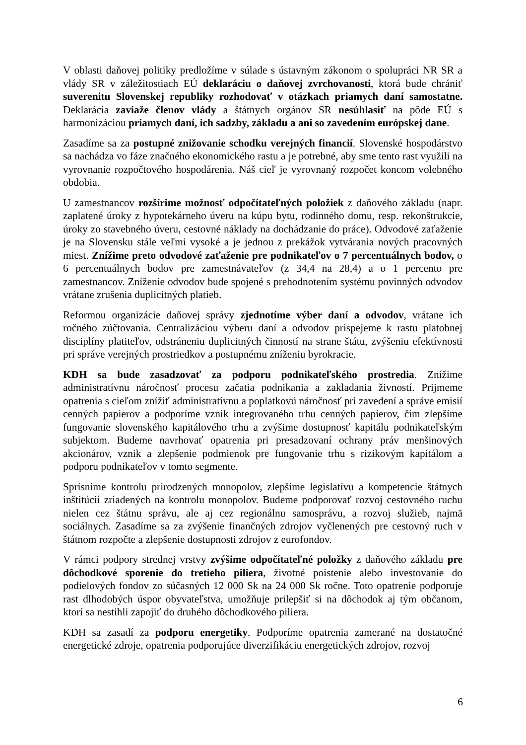V oblasti daňovej politiky predložíme v súlade s ústavným zákonom o spolupráci NR SR a vlády SR v záležitostiach EÚ deklaráciu o daňovej zvrchovanosti, ktorá bude chrániť suverenitu Slovenskej republiky rozhodovať v otázkach priamych daní samostatne. Deklarácia zaviaže členov vlády a štátnych orgánov SR nesúhlasiť na pôde EÚ s harmonizáciou priamych daní, ich sadzby, základu a ani so zavedením európskej dane.
Zasadíme sa za postupné znižovanie schodku verejných financií. Slovenské hospodárstvo sa nachádza vo fáze značného ekonomického rastu a je potrebné, aby sme tento rast využili na vyrovnanie rozpočtového hospodárenia. Náš cieľ je vyrovnaný rozpočet koncom volebného obdobia.
U zamestnancov rozšírime možnosť odpočítateľných položiek z daňového základu (napr. zaplatené úroky z hypotekárneho úveru na kúpu bytu, rodinného domu, resp. rekonštrukcie, úroky zo stavebného úveru, cestovné náklady na dochádzanie do práce). Odvodové zaťaženie je na Slovensku stále veľmi vysoké a je jednou z prekážok vytvárania nových pracovných miest. Znížime preto odvodové zaťaženie pre podnikateľov o 7 percentuálnych bodov, o 6 percentuálnych bodov pre zamestnávateľov (z 34,4 na 28,4) a o 1 percento pre zamestnancov. Zníženie odvodov bude spojené s prehodnotením systému povinných odvodov vrátane zrušenia duplicitných platieb.
Reformou organizácie daňovej správy zjednotíme výber daní a odvodov, vrátane ich ročného zúčtovania. Centralizáciou výberu daní a odvodov prispejeme k rastu platobnej disciplíny platiteľov, odstráneniu duplicitných činností na strane štátu, zvýšeniu efektívnosti pri správe verejných prostriedkov a postupnému zníženiu byrokracie.
KDH sa bude zasadzovať za podporu podnikateľského prostredia. Znížime administratívnu náročnosť procesu začatia podnikania a zakladania živností. Prijmeme opatrenia s cieľom znížiť administratívnu a poplatkovú náročnosť pri zavedení a správe emisií cenných papierov a podporíme vznik integrovaného trhu cenných papierov, čím zlepšíme fungovanie slovenského kapitálového trhu a zvýšime dostupnosť kapitálu podnikateľským subjektom. Budeme navrhovať opatrenia pri presadzovaní ochrany práv menšinových akcionárov, vznik a zlepšenie podmienok pre fungovanie trhu s rizikovým kapitálom a podporu podnikateľov v tomto segmente.
Sprísnime kontrolu prirodzených monopolov, zlepšíme legislatívu a kompetencie štátnych inštitúcií zriadených na kontrolu monopolov. Budeme podporovať rozvoj cestovného ruchu nielen cez štátnu správu, ale aj cez regionálnu samosprávu, a rozvoj služieb, najmä sociálnych. Zasadíme sa za zvýšenie finančných zdrojov vyčlenených pre cestovný ruch v štátnom rozpočte a zlepšenie dostupnosti zdrojov z eurofondov.
V rámci podpory strednej vrstvy zvýšime odpočítateľné položky z daňového základu pre dôchodkové sporenie do tretieho piliera, životné poistenie alebo investovanie do podielových fondov zo súčasných 12 000 Sk na 24 000 Sk ročne. Toto opatrenie podporuje rast dlhodobých úspor obyvateľstva, umožňuje prilepšiť si na dôchodok aj tým občanom, ktorí sa nestihli zapojiť do druhého dôchodkového piliera.
KDH sa zasadí za podporu energetiky. Podporíme opatrenia zamerané na dostatočné energetické zdroje, opatrenia podporujúce diverzifikáciu energetických zdrojov, rozvoj
6